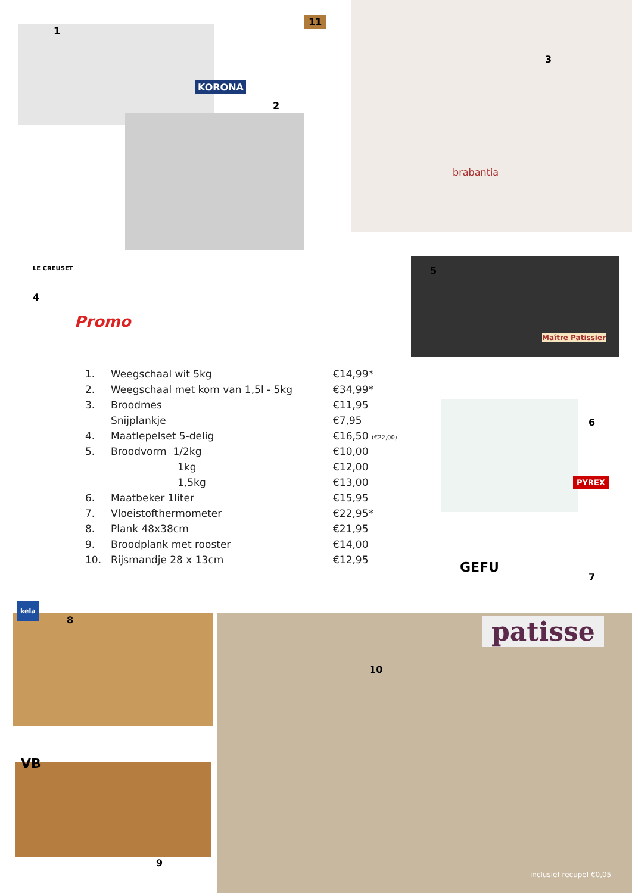11
1
KORONA
2
3
brabantia
LE CREUSET
4
Promo
5
Maître Patissier
6
PYREX
GEFU
7
kela
8
VB
9
10
patisse
inclusief recupel €0,05
| 1. | Weegschaal wit 5kg | €14,99* |
| 2. | Weegschaal met kom van 1,5l - 5kg | €34,99* |
| 3. | Broodmes | €11,95 |
| | Snijplankje | €7,95 |
| 4. | Maatlepelset 5-delig | €16,50 (€22,00) |
| 5. | Broodvorm 1/2kg | €10,00 |
| | 1kg | €12,00 |
| | 1,5kg | €13,00 |
| 6. | Maatbeker 1liter | €15,95 |
| 7. | Vloeistofthermometer | €22,95* |
| 8. | Plank 48x38cm | €21,95 |
| 9. | Broodplank met rooster | €14,00 |
| 10. | Rijsmandje 28 x 13cm | €12,95 |